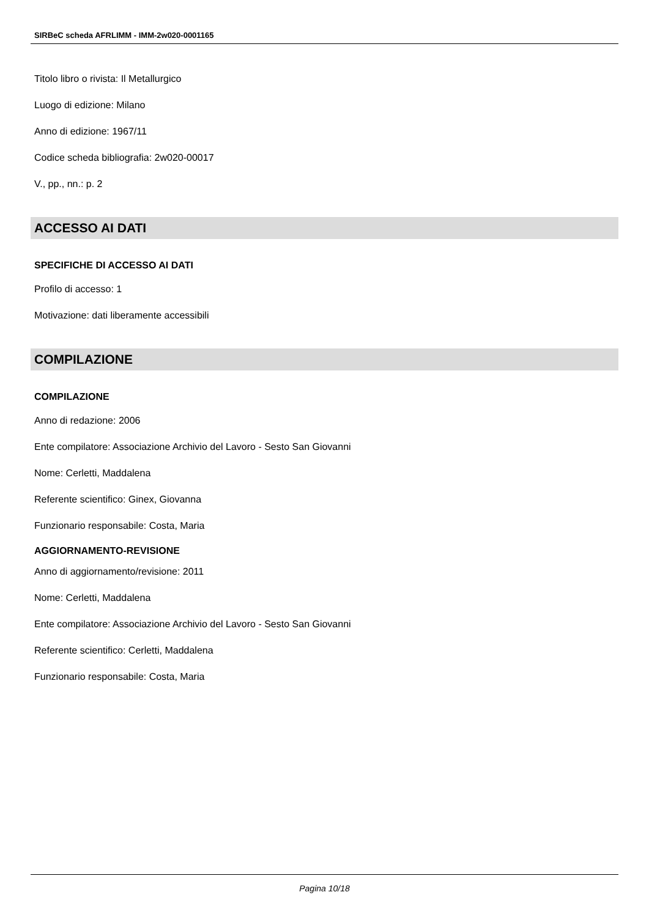SIRBeC scheda AFRLIMM - IMM-2w020-0001165
Titolo libro o rivista: Il Metallurgico
Luogo di edizione: Milano
Anno di edizione: 1967/11
Codice scheda bibliografia: 2w020-00017
V., pp., nn.: p. 2
ACCESSO AI DATI
SPECIFICHE DI ACCESSO AI DATI
Profilo di accesso: 1
Motivazione: dati liberamente accessibili
COMPILAZIONE
COMPILAZIONE
Anno di redazione: 2006
Ente compilatore: Associazione Archivio del Lavoro - Sesto San Giovanni
Nome: Cerletti, Maddalena
Referente scientifico: Ginex, Giovanna
Funzionario responsabile: Costa, Maria
AGGIORNAMENTO-REVISIONE
Anno di aggiornamento/revisione: 2011
Nome: Cerletti, Maddalena
Ente compilatore: Associazione Archivio del Lavoro - Sesto San Giovanni
Referente scientifico: Cerletti, Maddalena
Funzionario responsabile: Costa, Maria
Pagina 10/18